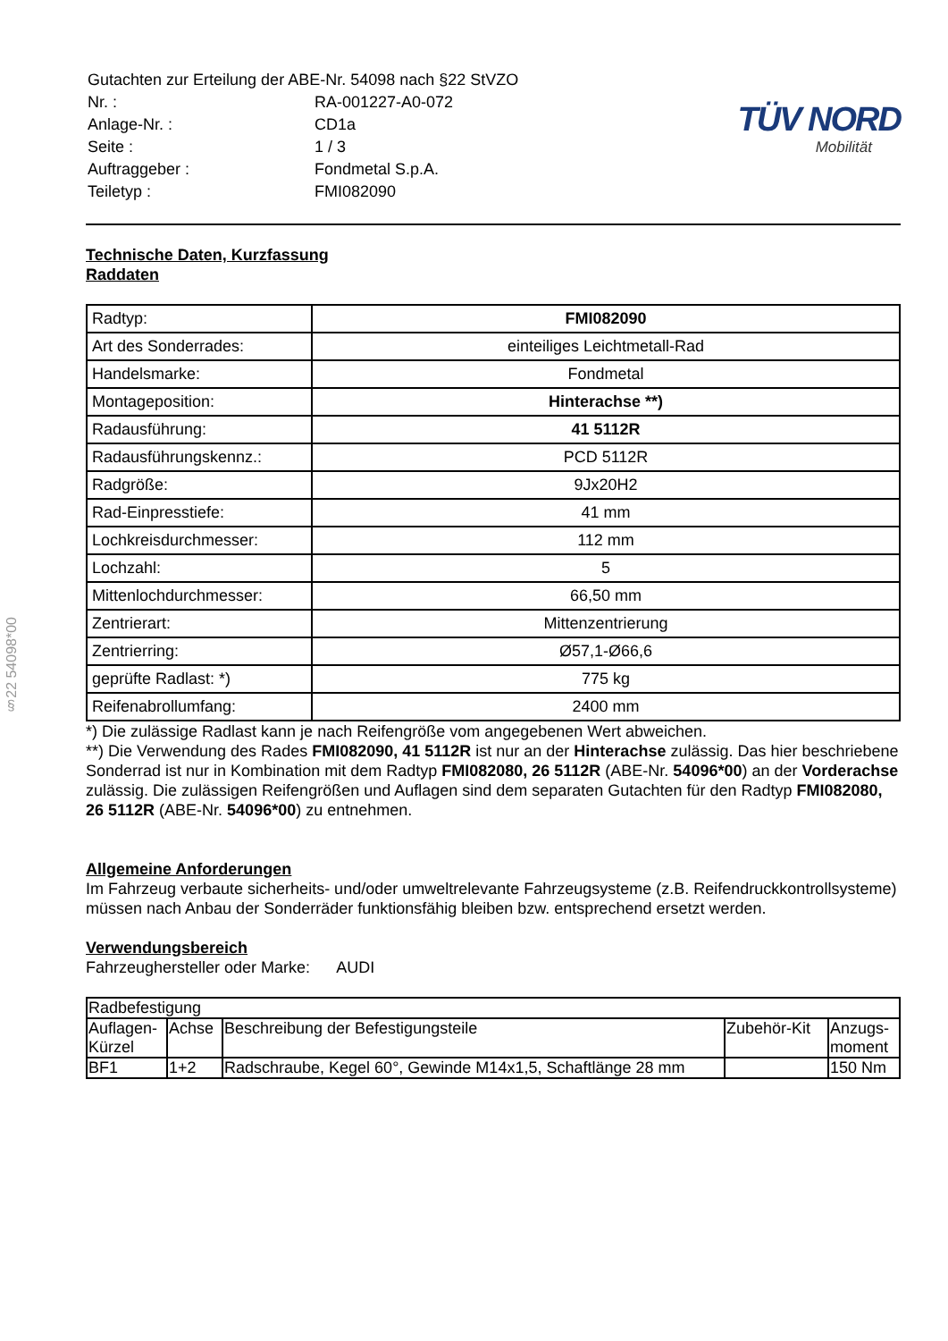§22 54098*00
| Gutachten zur Erteilung der ABE-Nr. 54098 nach §22 StVZO | |
| Nr. : | RA-001227-A0-072 |
| Anlage-Nr. : | CD1a |
| Seite : | 1 / 3 |
| Auftraggeber : | Fondmetal S.p.A. |
| Teiletyp : | FMI082090 |
TÜV NORD
Mobilität
Technische Daten, Kurzfassung
Raddaten
| Radtyp: | FMI082090 |
| Art des Sonderrades: | einteiliges Leichtmetall-Rad |
| Handelsmarke: | Fondmetal |
| Montageposition: | Hinterachse **) |
| Radausführung: | 41 5112R |
| Radausführungskennz.: | PCD 5112R |
| Radgröße: | 9Jx20H2 |
| Rad-Einpresstiefe: | 41 mm |
| Lochkreisdurchmesser: | 112 mm |
| Lochzahl: | 5 |
| Mittenlochdurchmesser: | 66,50 mm |
| Zentrierart: | Mittenzentrierung |
| Zentrierring: | Ø57,1-Ø66,6 |
| geprüfte Radlast: *) | 775 kg |
| Reifenabrollumfang: | 2400 mm |
*) Die zulässige Radlast kann je nach Reifengröße vom angegebenen Wert abweichen.
**) Die Verwendung des Rades FMI082090, 41 5112R ist nur an der Hinterachse zulässig. Das hier beschriebene Sonderrad ist nur in Kombination mit dem Radtyp FMI082080, 26 5112R (ABE-Nr. 54096*00) an der Vorderachse zulässig. Die zulässigen Reifengrößen und Auflagen sind dem separaten Gutachten für den Radtyp FMI082080, 26 5112R (ABE-Nr. 54096*00) zu entnehmen.
Allgemeine Anforderungen
Im Fahrzeug verbaute sicherheits- und/oder umweltrelevante Fahrzeugsysteme (z.B. Reifendruckkontrollsysteme) müssen nach Anbau der Sonderräder funktionsfähig bleiben bzw. entsprechend ersetzt werden.
Verwendungsbereich
Fahrzeughersteller oder Marke: AUDI
| Radbefestigung | | | | |
| --- | --- | --- | --- | --- |
| Auflagen- Kürzel | Achse | Beschreibung der Befestigungsteile | Zubehör-Kit | Anzugs- moment |
| BF1 | 1+2 | Radschraube, Kegel 60°, Gewinde M14x1,5, Schaftlänge 28 mm | | 150 Nm |